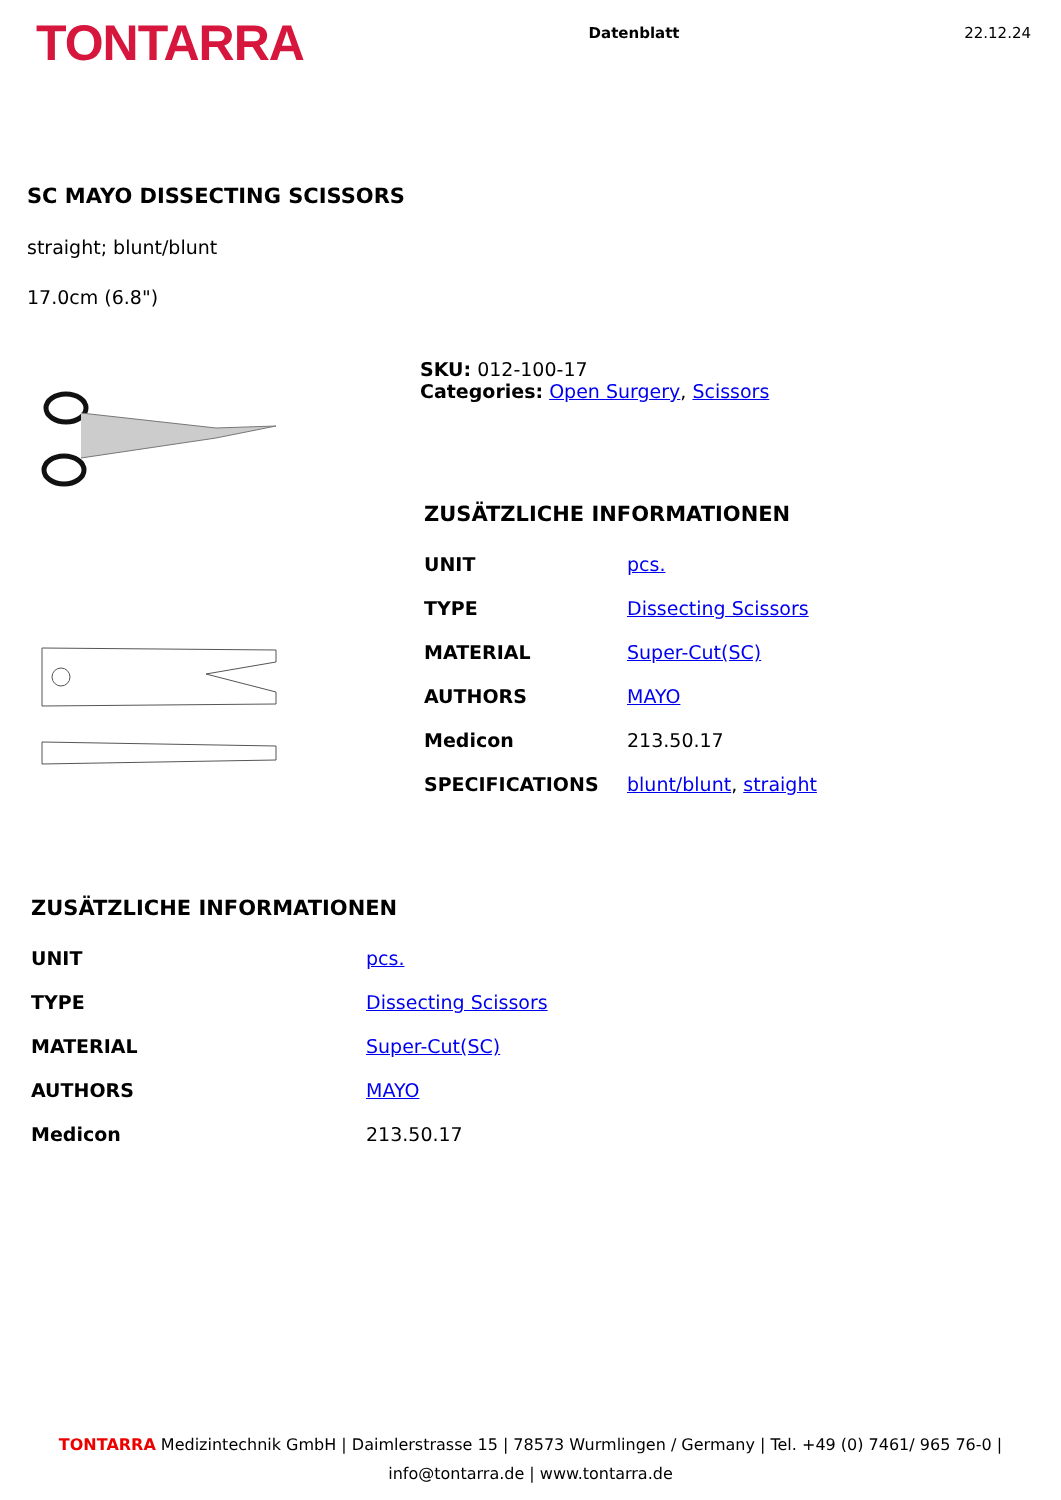TONTARRA
Datenblatt 22.12.24
SC MAYO DISSECTING SCISSORS
straight; blunt/blunt
17.0cm (6.8")
SKU: 012-100-17
Categories: Open Surgery, Scissors
ZUSÄTZLICHE INFORMATIONEN
| UNIT | pcs. |
| TYPE | Dissecting Scissors |
| MATERIAL | Super-Cut(SC) |
| AUTHORS | MAYO |
| Medicon | 213.50.17 |
| SPECIFICATIONS | blunt/blunt , straight |
ZUSÄTZLICHE INFORMATIONEN
| UNIT | pcs. |
| TYPE | Dissecting Scissors |
| MATERIAL | Super-Cut(SC) |
| AUTHORS | MAYO |
| Medicon | 213.50.17 |
TONTARRA Medizintechnik GmbH | Daimlerstrasse 15 | 78573 Wurmlingen / Germany | Tel. +49 (0) 7461/ 965 76-0 |
info@tontarra.de | www.tontarra.de